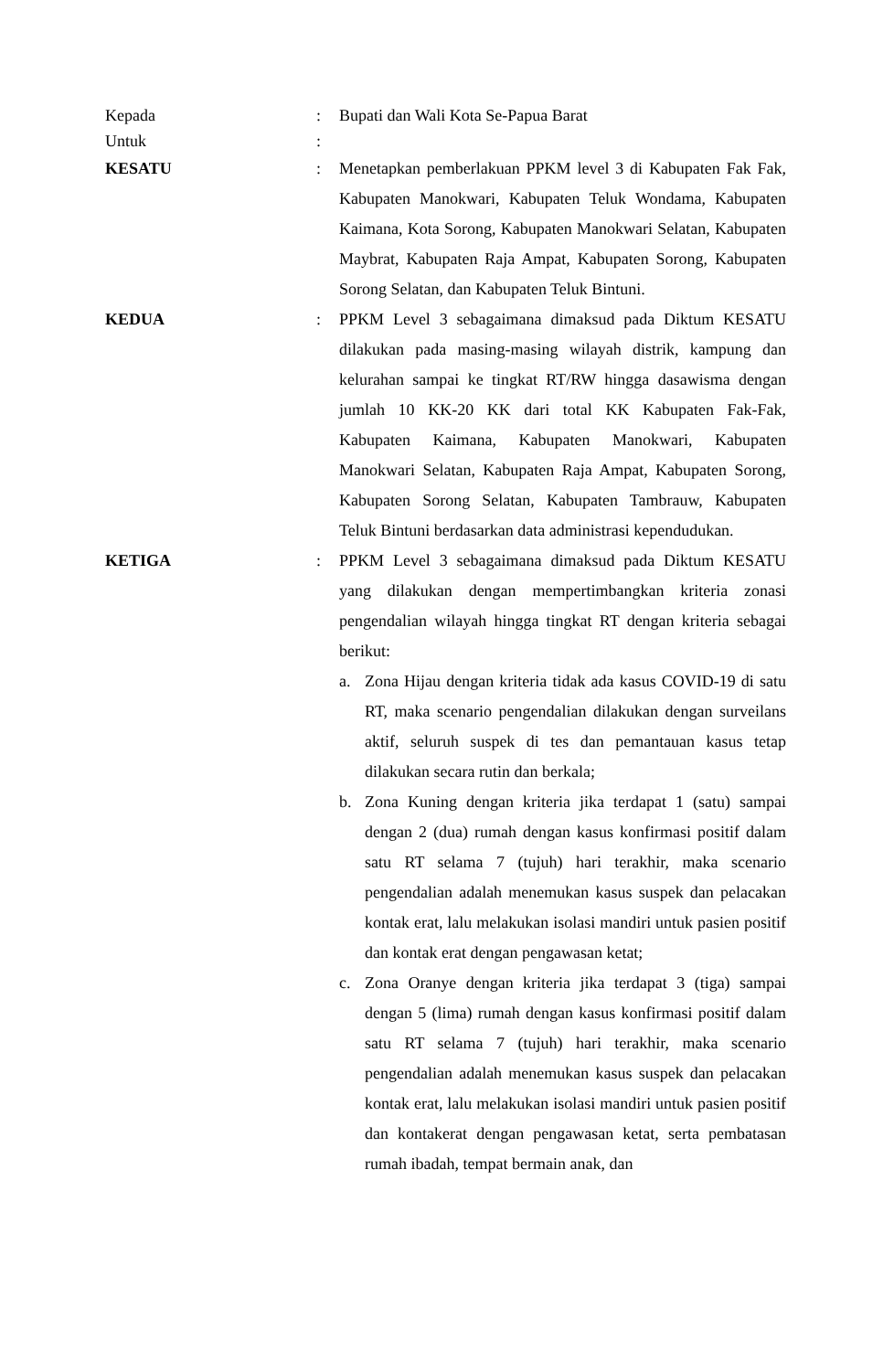Kepada : Bupati dan Wali Kota Se-Papua Barat
Untuk :
KESATU : Menetapkan pemberlakuan PPKM level 3 di Kabupaten Fak Fak, Kabupaten Manokwari, Kabupaten Teluk Wondama, Kabupaten Kaimana, Kota Sorong, Kabupaten Manokwari Selatan, Kabupaten Maybrat, Kabupaten Raja Ampat, Kabupaten Sorong, Kabupaten Sorong Selatan, dan Kabupaten Teluk Bintuni.
KEDUA : PPKM Level 3 sebagaimana dimaksud pada Diktum KESATU dilakukan pada masing-masing wilayah distrik, kampung dan kelurahan sampai ke tingkat RT/RW hingga dasawisma dengan jumlah 10 KK-20 KK dari total KK Kabupaten Fak-Fak, Kabupaten Kaimana, Kabupaten Manokwari, Kabupaten Manokwari Selatan, Kabupaten Raja Ampat, Kabupaten Sorong, Kabupaten Sorong Selatan, Kabupaten Tambrauw, Kabupaten Teluk Bintuni berdasarkan data administrasi kependudukan.
KETIGA : PPKM Level 3 sebagaimana dimaksud pada Diktum KESATU yang dilakukan dengan mempertimbangkan kriteria zonasi pengendalian wilayah hingga tingkat RT dengan kriteria sebagai berikut:
a. Zona Hijau dengan kriteria tidak ada kasus COVID-19 di satu RT, maka scenario pengendalian dilakukan dengan surveilans aktif, seluruh suspek di tes dan pemantauan kasus tetap dilakukan secara rutin dan berkala;
b. Zona Kuning dengan kriteria jika terdapat 1 (satu) sampai dengan 2 (dua) rumah dengan kasus konfirmasi positif dalam satu RT selama 7 (tujuh) hari terakhir, maka scenario pengendalian adalah menemukan kasus suspek dan pelacakan kontak erat, lalu melakukan isolasi mandiri untuk pasien positif dan kontak erat dengan pengawasan ketat;
c. Zona Oranye dengan kriteria jika terdapat 3 (tiga) sampai dengan 5 (lima) rumah dengan kasus konfirmasi positif dalam satu RT selama 7 (tujuh) hari terakhir, maka scenario pengendalian adalah menemukan kasus suspek dan pelacakan kontak erat, lalu melakukan isolasi mandiri untuk pasien positif dan kontakerat dengan pengawasan ketat, serta pembatasan rumah ibadah, tempat bermain anak, dan